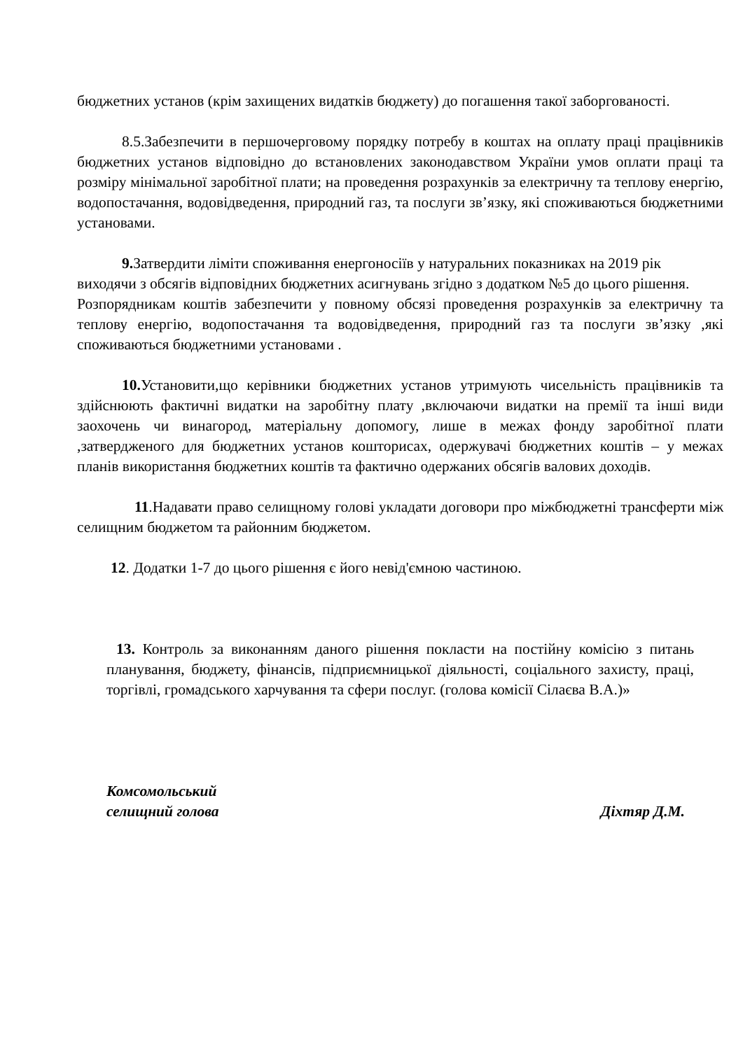бюджетних установ (крім захищених видатків бюджету) до погашення такої заборгованості.
8.5.Забезпечити в першочерговому порядку потребу в коштах на оплату праці працівників бюджетних установ відповідно до встановлених законодавством України умов оплати праці та розміру мінімальної заробітної плати; на проведення розрахунків за електричну та теплову енергію, водопостачання, водовідведення, природний газ, та послуги зв’язку, які споживаються бюджетними установами.
9. Затвердити ліміти споживання енергоносіїв у натуральних показниках на 2019 рік виходячи з обсягів відповідних бюджетних асигнувань згідно з додатком №5 до цього рішення.
Розпорядникам коштів забезпечити у повному обсязі проведення розрахунків за електричну та теплову енергію, водопостачання та водовідведення, природний газ та послуги зв’язку ,які споживаються бюджетними установами .
10. Установити,що керівники бюджетних установ утримують чисельність працівників та здійснюють фактичні видатки на заробітну плату ,включаючи видатки на премії та інші види заохочень чи винагород, матеріальну допомогу, лише в межах фонду заробітної плати ,затвердженого для бюджетних установ кошторисах, одержувачі бюджетних коштів – у межах планів використання бюджетних коштів та фактично одержаних обсягів валових доходів.
11.Надавати право селищному голові укладати договори про міжбюджетні трансферти між селищним бюджетом та районним бюджетом.
12. Додатки 1-7 до цього рішення є його невід'ємною частиною.
13. Контроль за виконанням даного рішення покласти на постійну комісію з питань планування, бюджету, фінансів, підприємницької діяльності, соціального захисту, праці, торгівлі, громадського харчування та сфери послуг. (голова комісії Сілаєва В.А.)»
Комсомольський
селищний голова
Діхтяр Д.М.